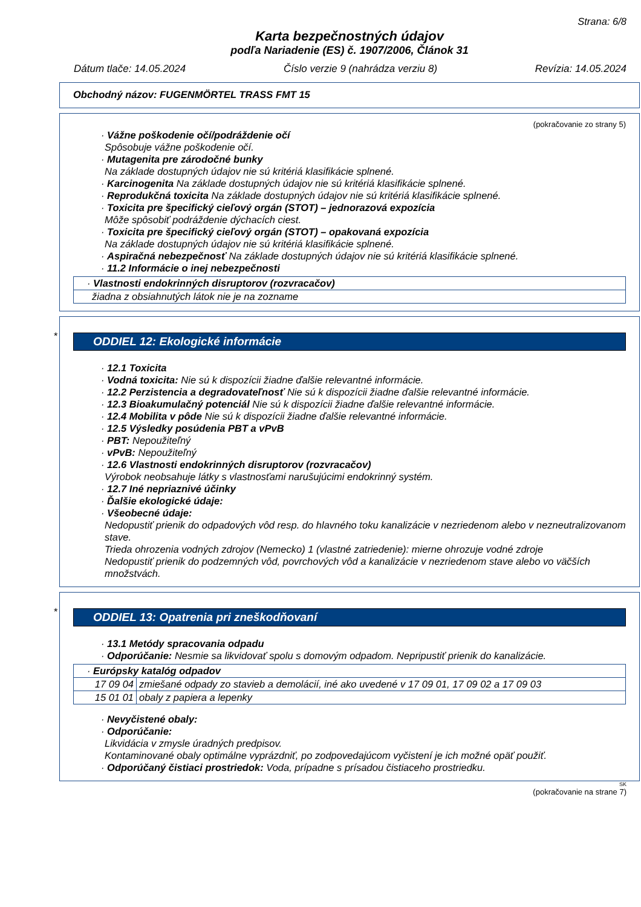Strana: 6/8
Karta bezpečnostných údajov
podľa Nariadenie (ES) č. 1907/2006, Článok 31
Dátum tlače: 14.05.2024 Číslo verzie 9 (nahrádza verziu 8) Revízia: 14.05.2024
Obchodný názov: FUGENMÖRTEL TRASS FMT 15
(pokračovanie zo strany 5)
· Vážne poškodenie očí/podráždenie očí
Spôsobuje vážne poškodenie očí.
· Mutagenita pre zárodočné bunky
Na základe dostupných údajov nie sú kritériá klasifikácie splnené.
· Karcinogenita Na základe dostupných údajov nie sú kritériá klasifikácie splnené.
· Reprodukčná toxicita Na základe dostupných údajov nie sú kritériá klasifikácie splnené.
· Toxicita pre špecifický cieľový orgán (STOT) – jednorazová expozícia
Môže spôsobiť podráždenie dýchacích ciest.
· Toxicita pre špecifický cieľový orgán (STOT) – opakovaná expozícia
Na základe dostupných údajov nie sú kritériá klasifikácie splnené.
· Aspiračná nebezpečnosť Na základe dostupných údajov nie sú kritériá klasifikácie splnené.
· 11.2 Informácie o inej nebezpečnosti
| · Vlastnosti endokrinných disruptorov (rozvracačov) |
| žiadna z obsiahnutých látok nie je na zozname |
*
ODDIEL 12: Ekologické informácie
· 12.1 Toxicita
· Vodná toxicita: Nie sú k dispozícii žiadne ďalšie relevantné informácie.
· 12.2 Perzistencia a degradovateľnosť Nie sú k dispozícii žiadne ďalšie relevantné informácie.
· 12.3 Bioakumulačný potenciál Nie sú k dispozícii žiadne ďalšie relevantné informácie.
· 12.4 Mobilita v pôde Nie sú k dispozícii žiadne ďalšie relevantné informácie.
· 12.5 Výsledky posúdenia PBT a vPvB
· PBT: Nepoužiteľný
· vPvB: Nepoužiteľný
· 12.6 Vlastnosti endokrinných disruptorov (rozvracačov)
Výrobok neobsahuje látky s vlastnosťami narušujúcimi endokrinný systém.
· 12.7 Iné nepriaznivé účinky
· Ďalšie ekologické údaje:
· Všeobecné údaje:
Nedopustiť prienik do odpadových vôd resp. do hlavného toku kanalizácie v nezriedenom alebo v nezneutralizovanom stave.
Trieda ohrozenia vodných zdrojov (Nemecko) 1 (vlastné zatriedenie): mierne ohrozuje vodné zdroje
Nedopustiť prienik do podzemných vôd, povrchových vôd a kanalizácie v nezriedenom stave alebo vo väčších množstvách.
*
ODDIEL 13: Opatrenia pri zneškodňovaní
· 13.1 Metódy spracovania odpadu
· Odporúčanie: Nesmie sa likvidovať spolu s domovým odpadom. Nepripustiť prienik do kanalizácie.
| · Európsky katalóg odpadov | |
| 17 09 04 | zmiešané odpady zo stavieb a demolácií, iné ako uvedené v 17 09 01, 17 09 02 a 17 09 03 |
| 15 01 01 | obaly z papiera a lepenky |
· Nevyčistené obaly:
· Odporúčanie:
Likvidácia v zmysle úradných predpisov.
Kontaminované obaly optimálne vyprázdniť, po zodpovedajúcom vyčistení je ich možné opäť použiť.
· Odporúčaný čistiaci prostriedok: Voda, prípadne s prísadou čistiaceho prostriedku.
SK
(pokračovanie na strane 7)